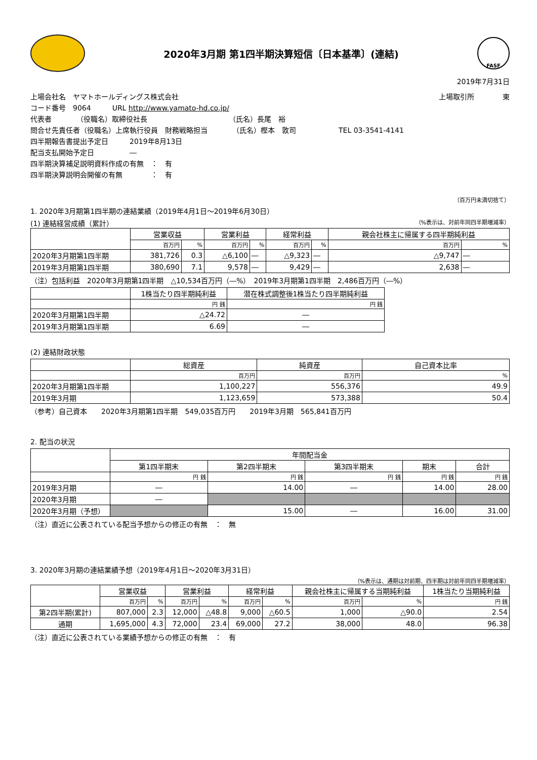2020年3月期 第1四半期決算短信〔日本基準〕(連結)
FASF
2019年7月31日
上場会社名　ヤマトホールディングス株式会社 上場取引所　　　　東
コード番号　9064　　　URL http://www.yamato-hd.co.jp/
代表者　　　　（役職名）取締役社長　　　　　　　　　　　　（氏名）長尾　裕
問合せ先責任者（役職名）上席執行役員　財務戦略担当　　　　（氏名）樫本　敦司　　　　　　TEL 03-3541-4141
四半期報告書提出予定日　　　2019年8月13日
配当支払開始予定日　　　　　―
四半期決算補足説明資料作成の有無　：　有
四半期決算説明会開催の有無　　　　：　有
（百万円未満切捨て）
1. 2020年3月期第1四半期の連結業績（2019年4月1日～2019年6月30日）
(1) 連結経営成績（累計） （%表示は、対前年同四半期増減率）
| | 営業収益 | | 営業利益 | | 経常利益 | | 親会社株主に帰属する四半期純利益 | |
| --- | --- | --- | --- | --- | --- | --- | --- | --- |
| | 百万円 | % | 百万円 | % | 百万円 | % | 百万円 | % |
| 2020年3月期第1四半期 | 381,726 | 0.3 | △6,100 | ― | △9,323 | ― | △9,747 | ― |
| 2019年3月期第1四半期 | 380,690 | 7.1 | 9,578 | ― | 9,429 | ― | 2,638 | ― |
（注）包括利益　2020年3月期第1四半期　△10,534百万円（―%）　2019年3月期第1四半期　2,486百万円（―%）
| | 1株当たり四半期純利益 | 潜在株式調整後1株当たり四半期純利益 |
| --- | --- | --- |
| | 円 銭 | 円 銭 |
| 2020年3月期第1四半期 | △24.72 | ― |
| 2019年3月期第1四半期 | 6.69 | ― |
(2) 連結財政状態
| | 総資産 | 純資産 | 自己資本比率 |
| --- | --- | --- | --- |
| | 百万円 | 百万円 | % |
| 2020年3月期第1四半期 | 1,100,227 | 556,376 | 49.9 |
| 2019年3月期 | 1,123,659 | 573,388 | 50.4 |
（参考）自己資本　　2020年3月期第1四半期　549,035百万円　　2019年3月期　565,841百万円
2. 配当の状況
| | 年間配当金 | | | | |
| --- | --- | --- | --- | --- | --- |
| | 第1四半期末 | 第2四半期末 | 第3四半期末 | 期末 | 合計 |
| | 円 銭 | 円 銭 | 円 銭 | 円 銭 | 円 銭 |
| 2019年3月期 | ― | 14.00 | ― | 14.00 | 28.00 |
| 2020年3月期 | ― | | | | |
| 2020年3月期（予想） | | 15.00 | ― | 16.00 | 31.00 |
（注）直近に公表されている配当予想からの修正の有無　：　無
3. 2020年3月期の連結業績予想（2019年4月1日～2020年3月31日）
（%表示は、通期は対前期、四半期は対前年同四半期増減率）
| | 営業収益 | | 営業利益 | | 経常利益 | | 親会社株主に帰属する当期純利益 | | 1株当たり当期純利益 |
| --- | --- | --- | --- | --- | --- | --- | --- | --- | --- |
| | 百万円 | % | 百万円 | % | 百万円 | % | 百万円 | % | 円 銭 |
| 第2四半期(累計) | 807,000 | 2.3 | 12,000 | △48.8 | 9,000 | △60.5 | 1,000 | △90.0 | 2.54 |
| 通期 | 1,695,000 | 4.3 | 72,000 | 23.4 | 69,000 | 27.2 | 38,000 | 48.0 | 96.38 |
（注）直近に公表されている業績予想からの修正の有無　：　有